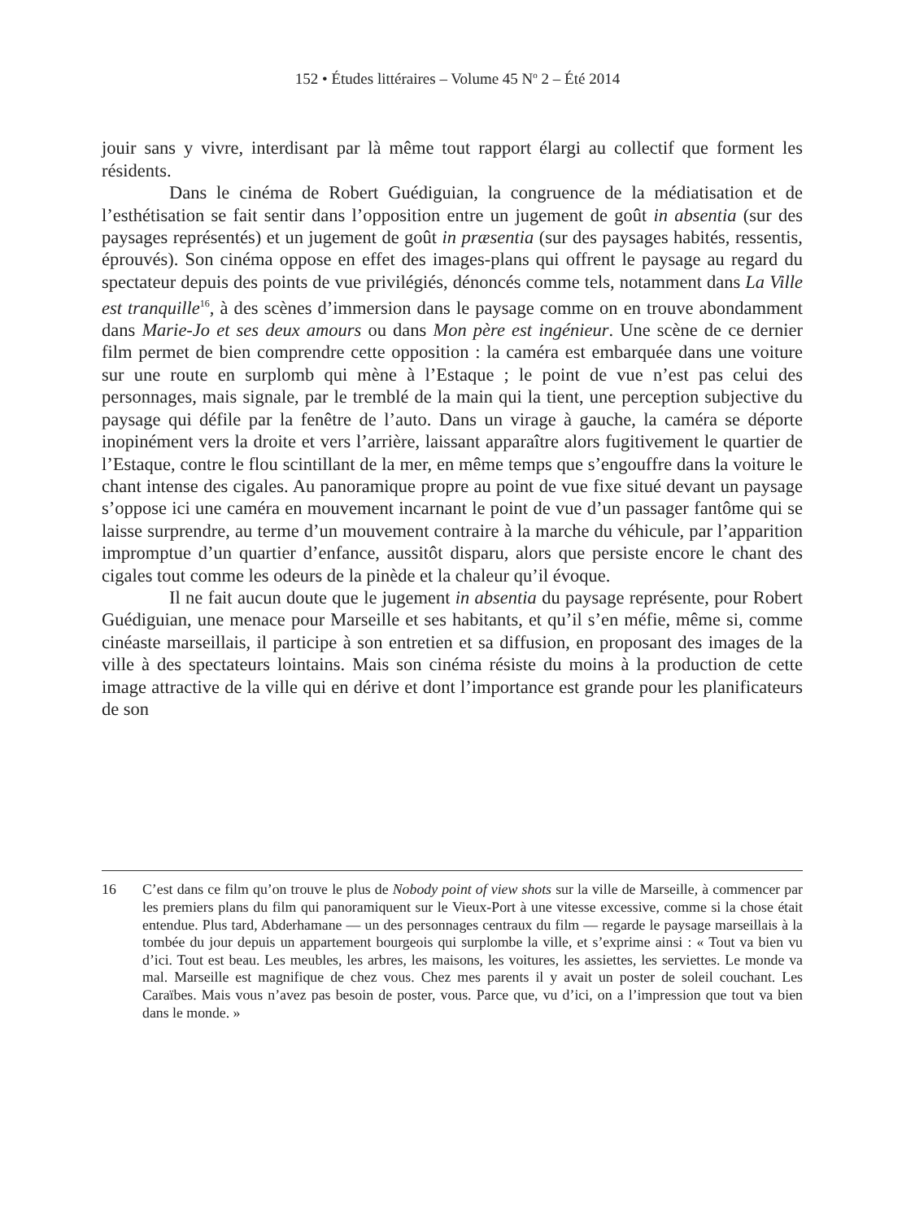152 • Études littéraires – Volume 45 N<sup>o</sup> 2 – Été 2014
jouir sans y vivre, interdisant par là même tout rapport élargi au collectif que forment les résidents.
Dans le cinéma de Robert Guédiguian, la congruence de la médiatisation et de l’esthétisation se fait sentir dans l’opposition entre un jugement de goût in absentia (sur des paysages représentés) et un jugement de goût in præsentia (sur des paysages habités, ressentis, éprouvés). Son cinéma oppose en effet des images-plans qui offrent le paysage au regard du spectateur depuis des points de vue privilégiés, dénoncés comme tels, notamment dans La Ville est tranquille<sup>16</sup>, à des scènes d’immersion dans le paysage comme on en trouve abondamment dans Marie-Jo et ses deux amours ou dans Mon père est ingénieur. Une scène de ce dernier film permet de bien comprendre cette opposition : la caméra est embarquée dans une voiture sur une route en surplomb qui mène à l’Estaque ; le point de vue n’est pas celui des personnages, mais signale, par le tremblé de la main qui la tient, une perception subjective du paysage qui défile par la fenêtre de l’auto. Dans un virage à gauche, la caméra se déporte inopinément vers la droite et vers l’arrière, laissant apparaître alors fugitivement le quartier de l’Estaque, contre le flou scintillant de la mer, en même temps que s’engouffre dans la voiture le chant intense des cigales. Au panoramique propre au point de vue fixe situé devant un paysage s’oppose ici une caméra en mouvement incarnant le point de vue d’un passager fantôme qui se laisse surprendre, au terme d’un mouvement contraire à la marche du véhicule, par l’apparition impromptue d’un quartier d’enfance, aussitôt disparu, alors que persiste encore le chant des cigales tout comme les odeurs de la pinède et la chaleur qu’il évoque.
Il ne fait aucun doute que le jugement in absentia du paysage représente, pour Robert Guédiguian, une menace pour Marseille et ses habitants, et qu’il s’en méfie, même si, comme cinéaste marseillais, il participe à son entretien et sa diffusion, en proposant des images de la ville à des spectateurs lointains. Mais son cinéma résiste du moins à la production de cette image attractive de la ville qui en dérive et dont l’importance est grande pour les planificateurs de son
16 C’est dans ce film qu’on trouve le plus de Nobody point of view shots sur la ville de Marseille, à commencer par les premiers plans du film qui panoramiquent sur le Vieux-Port à une vitesse excessive, comme si la chose était entendue. Plus tard, Abderhamane — un des personnages centraux du film — regarde le paysage marseillais à la tombée du jour depuis un appartement bourgeois qui surplombe la ville, et s’exprime ainsi : « Tout va bien vu d’ici. Tout est beau. Les meubles, les arbres, les maisons, les voitures, les assiettes, les serviettes. Le monde va mal. Marseille est magnifique de chez vous. Chez mes parents il y avait un poster de soleil couchant. Les Caraïbes. Mais vous n’avez pas besoin de poster, vous. Parce que, vu d’ici, on a l’impression que tout va bien dans le monde. »